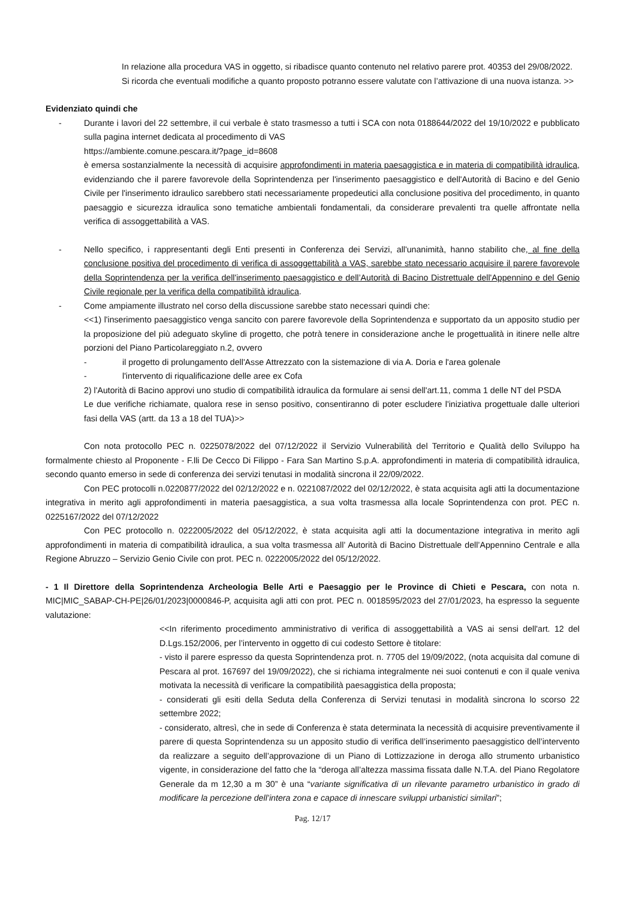In relazione alla procedura VAS in oggetto, si ribadisce quanto contenuto nel relativo parere prot. 40353 del 29/08/2022.
Si ricorda che eventuali modifiche a quanto proposto potranno essere valutate con l’attivazione di una nuova istanza. >>
Evidenziato quindi che
- Durante i lavori del 22 settembre, il cui verbale è stato trasmesso a tutti i SCA con nota 0188644/2022 del 19/10/2022 e pubblicato sulla pagina internet dedicata al procedimento di VAS
https://ambiente.comune.pescara.it/?page_id=8608
è emersa sostanzialmente la necessità di acquisire approfondimenti in materia paesaggistica e in materia di compatibilità idraulica, evidenziando che il parere favorevole della Soprintendenza per l'inserimento paesaggistico e dell'Autorità di Bacino e del Genio Civile per l'inserimento idraulico sarebbero stati necessariamente propedeutici alla conclusione positiva del procedimento, in quanto paesaggio e sicurezza idraulica sono tematiche ambientali fondamentali, da considerare prevalenti tra quelle affrontate nella verifica di assoggettabilità a VAS.
- Nello specifico, i rappresentanti degli Enti presenti in Conferenza dei Servizi, all'unanimità, hanno stabilito che, al fine della conclusione positiva del procedimento di verifica di assoggettabilità a VAS, sarebbe stato necessario acquisire il parere favorevole della Soprintendenza per la verifica dell'inserimento paesaggistico e dell’Autorità di Bacino Distrettuale dell'Appennino e del Genio Civile regionale per la verifica della compatibilità idraulica.
- Come ampiamente illustrato nel corso della discussione sarebbe stato necessari quindi che:
<<1) l'inserimento paesaggistico venga sancito con parere favorevole della Soprintendenza e supportato da un apposito studio per la proposizione del più adeguato skyline di progetto, che potrà tenere in considerazione anche le progettualità in itinere nelle altre porzioni del Piano Particolareggiato n.2, ovvero
- il progetto di prolungamento dell'Asse Attrezzato con la sistemazione di via A. Doria e l'area golenale
- l'intervento di riqualificazione delle aree ex Cofa
2) l'Autorità di Bacino approvi uno studio di compatibilità idraulica da formulare ai sensi dell'art.11, comma 1 delle NT del PSDA
Le due verifiche richiamate, qualora rese in senso positivo, consentiranno di poter escludere l'iniziativa progettuale dalle ulteriori fasi della VAS (artt. da 13 a 18 del TUA)>>
Con nota protocollo PEC n. 0225078/2022 del 07/12/2022 il Servizio Vulnerabilità del Territorio e Qualità dello Sviluppo ha formalmente chiesto al Proponente - F.lli De Cecco Di Filippo - Fara San Martino S.p.A. approfondimenti in materia di compatibilità idraulica, secondo quanto emerso in sede di conferenza dei servizi tenutasi in modalità sincrona il 22/09/2022.
Con PEC protocolli n.0220877/2022 del 02/12/2022 e n. 0221087/2022 del 02/12/2022, è stata acquisita agli atti la documentazione integrativa in merito agli approfondimenti in materia paesaggistica, a sua volta trasmessa alla locale Soprintendenza con prot. PEC n. 0225167/2022 del 07/12/2022
Con PEC protocollo n. 0222005/2022 del 05/12/2022, è stata acquisita agli atti la documentazione integrativa in merito agli approfondimenti in materia di compatibilità idraulica, a sua volta trasmessa all’ Autorità di Bacino Distrettuale dell’Appennino Centrale e alla Regione Abruzzo – Servizio Genio Civile con prot. PEC n. 0222005/2022 del 05/12/2022.
- 1 Il Direttore della Soprintendenza Archeologia Belle Arti e Paesaggio per le Province di Chieti e Pescara, con nota n. MIC|MIC_SABAP-CH-PE|26/01/2023|0000846-P, acquisita agli atti con prot. PEC n. 0018595/2023 del 27/01/2023, ha espresso la seguente valutazione:
<<In riferimento procedimento amministrativo di verifica di assoggettabilità a VAS ai sensi dell'art. 12 del D.Lgs.152/2006, per l’intervento in oggetto di cui codesto Settore è titolare:
- visto il parere espresso da questa Soprintendenza prot. n. 7705 del 19/09/2022, (nota acquisita dal comune di Pescara al prot. 167697 del 19/09/2022), che si richiama integralmente nei suoi contenuti e con il quale veniva motivata la necessità di verificare la compatibilità paesaggistica della proposta;
- considerati gli esiti della Seduta della Conferenza di Servizi tenutasi in modalità sincrona lo scorso 22 settembre 2022;
- considerato, altresì, che in sede di Conferenza è stata determinata la necessità di acquisire preventivamente il parere di questa Soprintendenza su un apposito studio di verifica dell’inserimento paesaggistico dell’intervento da realizzare a seguito dell’approvazione di un Piano di Lottizzazione in deroga allo strumento urbanistico vigente, in considerazione del fatto che la “deroga all’altezza massima fissata dalle N.T.A. del Piano Regolatore Generale da m 12,30 a m 30” è una “variante significativa di un rilevante parametro urbanistico in grado di modificare la percezione dell’intera zona e capace di innescare sviluppi urbanistici similari”;
Pag. 12/17